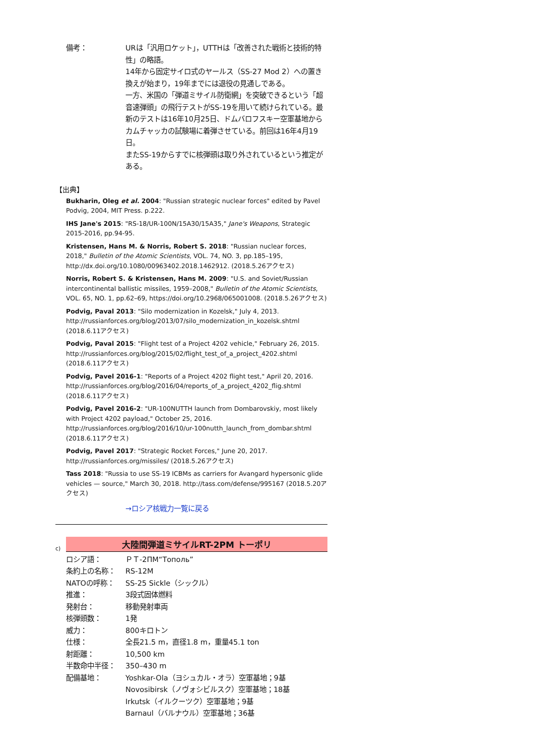備考： URは「汎用ロケット」，UTTHは「改善された戦術と技術的特性」の略語。
14年から固定サイロ式のヤールス（SS-27 Mod 2）への置き換えが始まり，19年までには退役の見通しである。
一方、米国の「弾道ミサイル防衛網」を突破できるという「超音速弾頭」の飛行テストがSS-19を用いて続けられている。最新のテストは16年10月25日、ドムバロフスキー空軍基地からカムチャッカの試験場に着弾させている。前回は16年4月19日。
またSS-19からすでに核弾頭は取り外されているという推定がある。
【出典】
Bukharin, Oleg et al. 2004: "Russian strategic nuclear forces" edited by Pavel Podvig, 2004, MIT Press. p.222.
IHS Jane's 2015: "RS-18/UR-100N/15A30/15A35," Jane's Weapons, Strategic 2015-2016, pp.94-95.
Kristensen, Hans M. & Norris, Robert S. 2018: "Russian nuclear forces, 2018," Bulletin of the Atomic Scientists, VOL. 74, NO. 3, pp.185–195, http://dx.doi.org/10.1080/00963402.2018.1462912. (2018.5.26アクセス)
Norris, Robert S. & Kristensen, Hans M. 2009: "U.S. and Soviet/Russian intercontinental ballistic missiles, 1959–2008," Bulletin of the Atomic Scientists, VOL. 65, NO. 1, pp.62–69, https://doi.org/10.2968/065001008. (2018.5.26アクセス)
Podvig, Paval 2013: "Silo modernization in Kozelsk," July 4, 2013. http://russianforces.org/blog/2013/07/silo_modernization_in_kozelsk.shtml (2018.6.11アクセス)
Podvig, Paval 2015: "Flight test of a Project 4202 vehicle," February 26, 2015. http://russianforces.org/blog/2015/02/flight_test_of_a_project_4202.shtml (2018.6.11アクセス)
Podvig, Pavel 2016-1: "Reports of a Project 4202 flight test," April 20, 2016. http://russianforces.org/blog/2016/04/reports_of_a_project_4202_flig.shtml (2018.6.11アクセス)
Podvig, Pavel 2016-2: "UR-100NUTTH launch from Dombarovskiy, most likely with Project 4202 payload," October 25, 2016. http://russianforces.org/blog/2016/10/ur-100nutth_launch_from_dombar.shtml (2018.6.11アクセス)
Podvig, Pavel 2017: "Strategic Rocket Forces," June 20, 2017. http://russianforces.org/missiles/ (2018.5.26アクセス)
Tass 2018: "Russia to use SS-19 ICBMs as carriers for Avangard hypersonic glide vehicles — source," March 30, 2018. http://tass.com/defense/995167 (2018.5.20アクセス)
→ロシア核戦力一覧に戻る
c)
大陸間弾道ミサイルRT-2PM トーポリ
ロシア語： ＰＴ-2ПМ“Тополь”
条約上の名称： RS-12M
NATOの呼称： SS-25 Sickle（シックル）
推進： 3段式固体燃料
発射台： 移動発射車両
核弾頭数： 1発
威力： 800キロトン
仕様： 全長21.5 m，直径1.8 m，重量45.1 ton
射距離： 10,500 km
半数命中半径： 350–430 m
配備基地： Yoshkar-Ola（ヨシュカル・オラ）空軍基地；9基
Novosibirsk（ノヴォシビルスク）空軍基地；18基
Irkutsk（イルクーツク）空軍基地；9基
Barnaul（バルナウル）空軍基地；36基